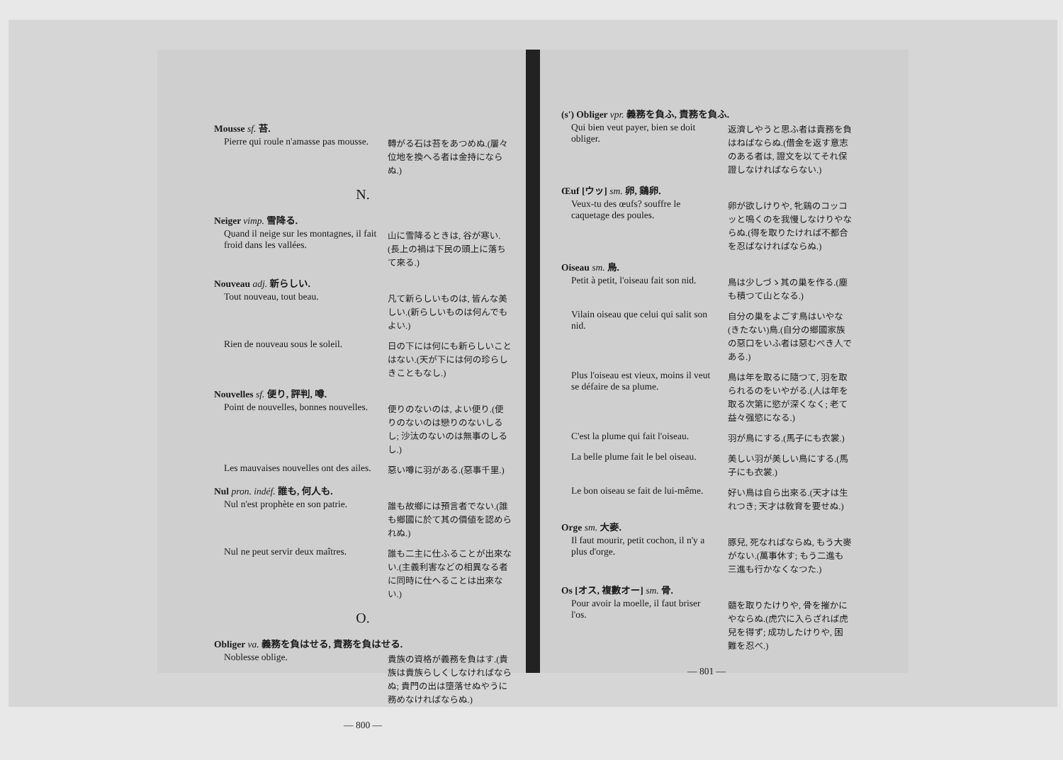Mousse sf. 苔.
Pierre qui roule n'amasse pas mousse.
轉がる石は苔をあつめぬ.(屢々位地を換へる者は金持にならぬ.)
N.
Neiger vimp. 雪降る.
Quand il neige sur les montagnes, il fait froid dans les vallées.
山に雪降るときは, 谷が寒い.(長上の禍は下民の頭上に落ちて來る.)
Nouveau adj. 新らしい.
Tout nouveau, tout beau. 凡て新らしいものは, 皆んな美しい.(新らしいものは何んでもよい.)
Rien de nouveau sous le soleil.
日の下には何にも新らしいことはない.(天が下には何の珍らしきこともなし.)
Nouvelles sf. 便り, 評判, 噂.
Point de nouvelles, bonnes nouvelles.
便りのないのは, よい便り.(便りのないのは戀りのないしるし; 沙汰のないのは無事のしるし.)
Les mauvaises nouvelles ont des ailes.
惡い噂に羽がある.(惡事千里.)
Nul pron. indéf. 誰も, 何人も.
Nul n'est prophète en son patrie.
誰も故鄉には預言者でない.(誰も鄉國に於て其の價値を認められぬ.)
Nul ne peut servir deux maîtres.
誰も二主に仕ふることが出來ない.(主義利害などの相異なる者に同時に仕へることは出來ない.)
O.
Obliger va. 義務を負はせる, 責務を負はせる.
Noblesse oblige. 貴族の資格が義務を負はす.(貴族は貴族らしくしなければならぬ; 貴門の出は墮落せぬやうに務めなければならぬ.)
— 800 —
(s') Obliger vpr. 義務を負ふ, 責務を負ふ.
Qui bien veut payer, bien se doit obliger.
返濟しやうと思ふ者は責務を負はねばならぬ.(借金を返す意志のある者は, 證文を以てそれ保證しなければならない.)
Œuf [ウッ] sm. 卵, 鷄卵.
Veux-tu des œufs? souffre le caquetage des poules.
卵が欲しけりや, 牝鷄のコッコッと鳴くのを我慢しなけりやならぬ.(得を取りたければ不都合を忍ばなければならぬ.)
Oiseau sm. 鳥.
Petit à petit, l'oiseau fait son nid.
鳥は少しづゝ其の巢を作る.(塵も積つて山となる.)
Vilain oiseau que celui qui salit son nid.
自分の巢をよごす鳥はいやな(きたない)鳥.(自分の鄉國家族の惡口をいふ者は惡むべき人である.)
Plus l'oiseau est vieux, moins il veut se défaire de sa plume.
鳥は年を取るに隨つて, 羽を取られるのをいやがる.(人は年を取る次第に慾が深くなく; 老て益々强慾になる.)
C'est la plume qui fait l'oiseau.
羽が鳥にする.(馬子にも衣裳.)
La belle plume fait le bel oiseau.
美しい羽が美しい鳥にする.(馬子にも衣裳.)
Le bon oiseau se fait de lui-même.
好い鳥は自ら出來る.(天才は生れつき; 天才は敎育を要せぬ.)
Orge sm. 大麥.
Il faut mourir, petit cochon, il n'y a plus d'orge.
豚兒, 死なればならぬ, もう大麥がない.(萬事休す; もう二進も三進も行かなくなつた.)
Os [オス, 複數オー] sm. 骨.
Pour avoir la moelle, il faut briser l'os.
髓を取りたけりや, 骨を摧かにやならぬ.(虎穴に入らざれば虎兒を得ず; 成功したけりや, 困難を忍べ.)
— 801 —